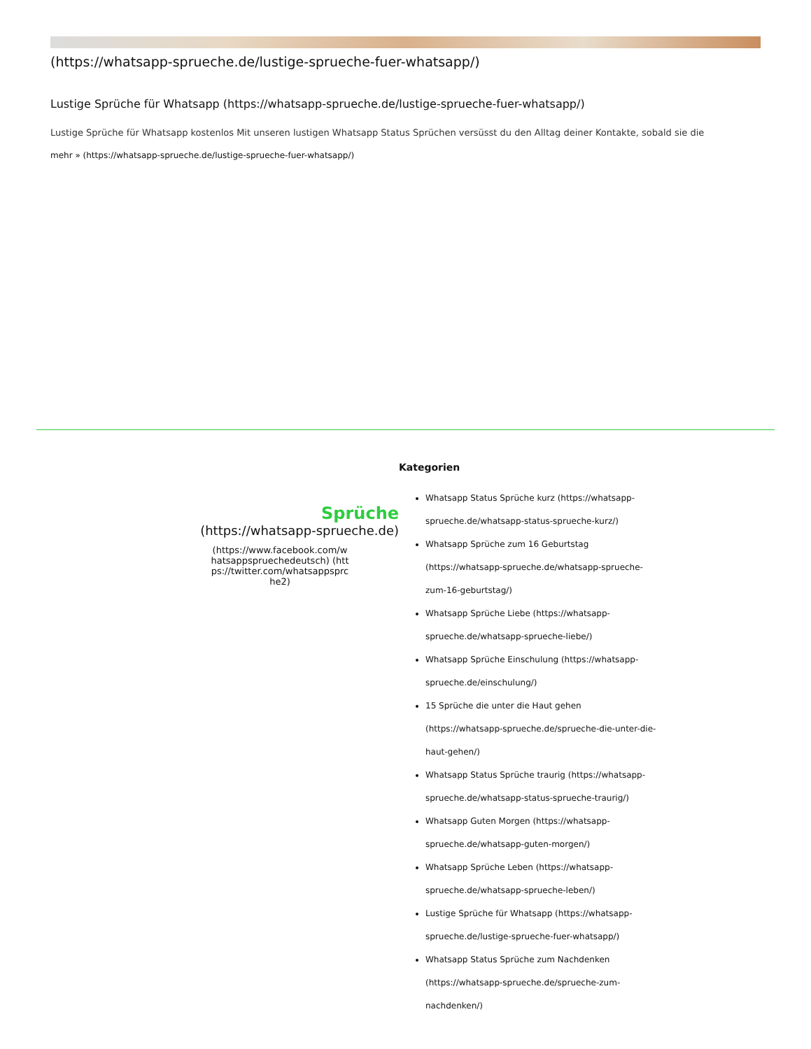(https://whatsapp-sprueche.de/lustige-sprueche-fuer-whatsapp/)
Lustige Sprüche für Whatsapp (https://whatsapp-sprueche.de/lustige-sprueche-fuer-whatsapp/)
Lustige Sprüche für Whatsapp kostenlos Mit unseren lustigen Whatsapp Status Sprüchen versüsst du den Alltag deiner Kontakte, sobald sie die
mehr » (https://whatsapp-sprueche.de/lustige-sprueche-fuer-whatsapp/)
Sprüche
(https://whatsapp-sprueche.de)
(https://www.facebook.com/whatsappspruechedeutsch) (https://twitter.com/whatsappsprche2)
Kategorien
Whatsapp Status Sprüche kurz (https://whatsapp-sprueche.de/whatsapp-status-sprueche-kurz/)
Whatsapp Sprüche zum 16 Geburtstag (https://whatsapp-sprueche.de/whatsapp-sprueche-zum-16-geburtstag/)
Whatsapp Sprüche Liebe (https://whatsapp-sprueche.de/whatsapp-sprueche-liebe/)
Whatsapp Sprüche Einschulung (https://whatsapp-sprueche.de/einschulung/)
15 Sprüche die unter die Haut gehen (https://whatsapp-sprueche.de/sprueche-die-unter-die-haut-gehen/)
Whatsapp Status Sprüche traurig (https://whatsapp-sprueche.de/whatsapp-status-sprueche-traurig/)
Whatsapp Guten Morgen (https://whatsapp-sprueche.de/whatsapp-guten-morgen/)
Whatsapp Sprüche Leben (https://whatsapp-sprueche.de/whatsapp-sprueche-leben/)
Lustige Sprüche für Whatsapp (https://whatsapp-sprueche.de/lustige-sprueche-fuer-whatsapp/)
Whatsapp Status Sprüche zum Nachdenken (https://whatsapp-sprueche.de/sprueche-zum-nachdenken/)